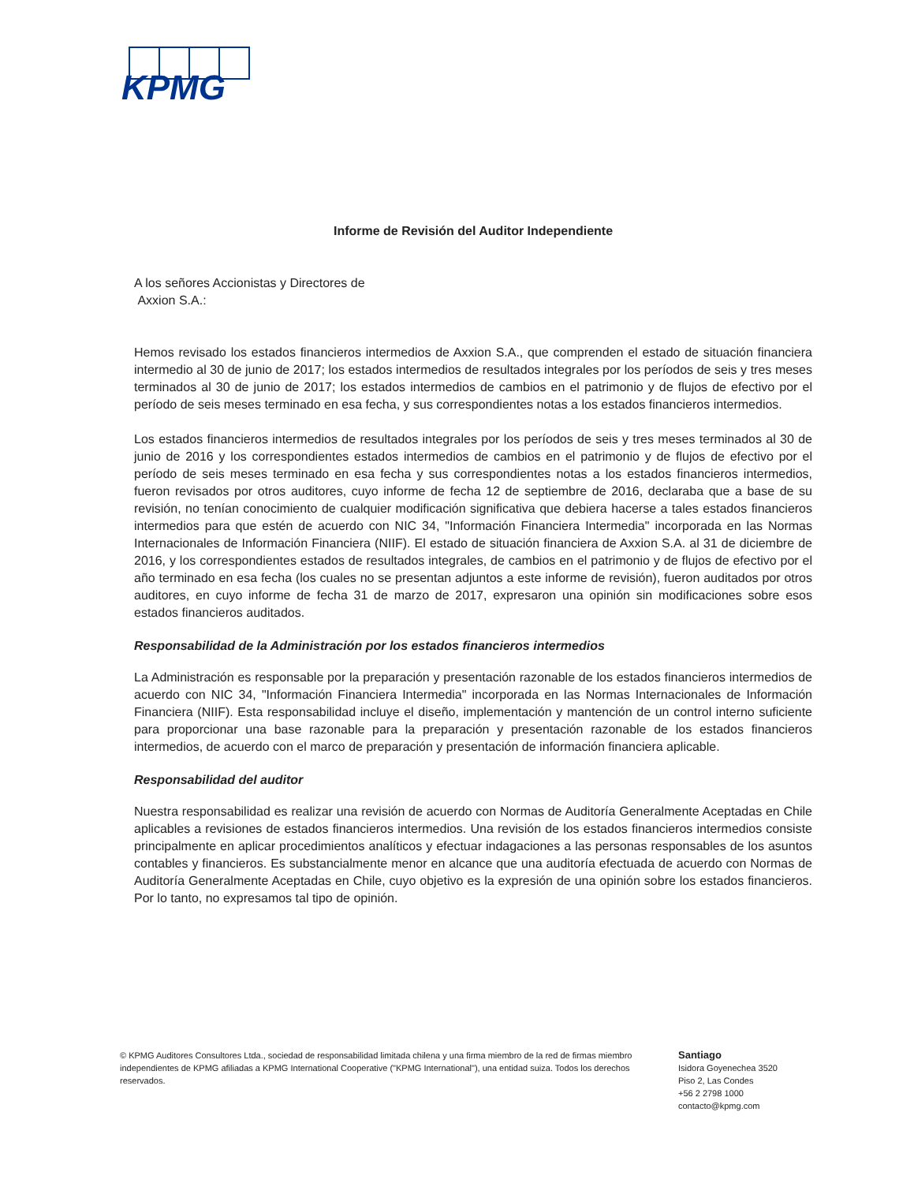KPMG
Informe de Revisión del Auditor Independiente
A los señores Accionistas y Directores de
Axxion S.A.:
Hemos revisado los estados financieros intermedios de Axxion S.A., que comprenden el estado de situación financiera intermedio al 30 de junio de 2017; los estados intermedios de resultados integrales por los períodos de seis y tres meses terminados al 30 de junio de 2017; los estados intermedios de cambios en el patrimonio y de flujos de efectivo por el período de seis meses terminado en esa fecha, y sus correspondientes notas a los estados financieros intermedios.
Los estados financieros intermedios de resultados integrales por los períodos de seis y tres meses terminados al 30 de junio de 2016 y los correspondientes estados intermedios de cambios en el patrimonio y de flujos de efectivo por el período de seis meses terminado en esa fecha y sus correspondientes notas a los estados financieros intermedios, fueron revisados por otros auditores, cuyo informe de fecha 12 de septiembre de 2016, declaraba que a base de su revisión, no tenían conocimiento de cualquier modificación significativa que debiera hacerse a tales estados financieros intermedios para que estén de acuerdo con NIC 34, "Información Financiera Intermedia" incorporada en las Normas Internacionales de Información Financiera (NIIF). El estado de situación financiera de Axxion S.A. al 31 de diciembre de 2016, y los correspondientes estados de resultados integrales, de cambios en el patrimonio y de flujos de efectivo por el año terminado en esa fecha (los cuales no se presentan adjuntos a este informe de revisión), fueron auditados por otros auditores, en cuyo informe de fecha 31 de marzo de 2017, expresaron una opinión sin modificaciones sobre esos estados financieros auditados.
Responsabilidad de la Administración por los estados financieros intermedios
La Administración es responsable por la preparación y presentación razonable de los estados financieros intermedios de acuerdo con NIC 34, "Información Financiera Intermedia" incorporada en las Normas Internacionales de Información Financiera (NIIF). Esta responsabilidad incluye el diseño, implementación y mantención de un control interno suficiente para proporcionar una base razonable para la preparación y presentación razonable de los estados financieros intermedios, de acuerdo con el marco de preparación y presentación de información financiera aplicable.
Responsabilidad del auditor
Nuestra responsabilidad es realizar una revisión de acuerdo con Normas de Auditoría Generalmente Aceptadas en Chile aplicables a revisiones de estados financieros intermedios. Una revisión de los estados financieros intermedios consiste principalmente en aplicar procedimientos analíticos y efectuar indagaciones a las personas responsables de los asuntos contables y financieros. Es substancialmente menor en alcance que una auditoría efectuada de acuerdo con Normas de Auditoría Generalmente Aceptadas en Chile, cuyo objetivo es la expresión de una opinión sobre los estados financieros. Por lo tanto, no expresamos tal tipo de opinión.
© KPMG Auditores Consultores Ltda., sociedad de responsabilidad limitada chilena y una firma miembro de la red de firmas miembro independientes de KPMG afiliadas a KPMG International Cooperative ("KPMG International"), una entidad suiza. Todos los derechos reservados.
Santiago
Isidora Goyenechea 3520
Piso 2, Las Condes
+56 2 2798 1000
contacto@kpmg.com